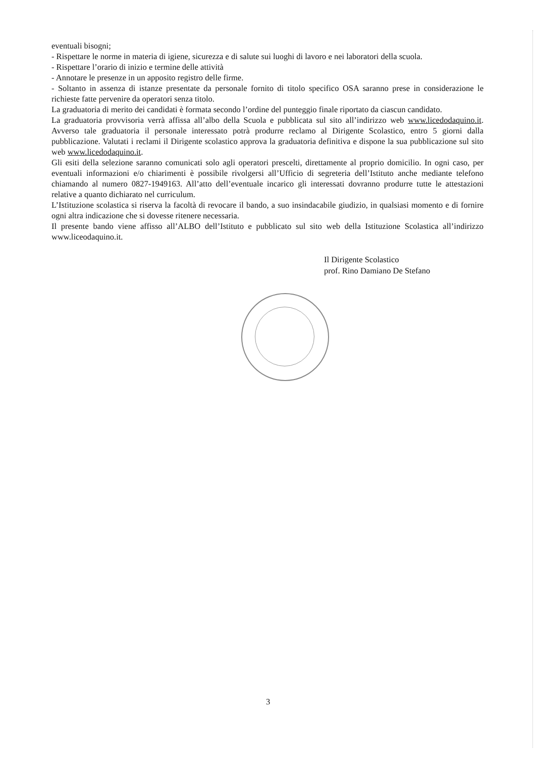eventuali bisogni;
- Rispettare le norme in materia di igiene, sicurezza e di salute sui luoghi di lavoro e nei laboratori della scuola.
- Rispettare l’orario di inizio e termine delle attività
- Annotare le presenze in un apposito registro delle firme.
- Soltanto in assenza di istanze presentate da personale fornito di titolo specifico OSA saranno prese in considerazione le richieste fatte pervenire da operatori senza titolo.
La graduatoria di merito dei candidati è formata secondo l’ordine del punteggio finale riportato da ciascun candidato.
La graduatoria provvisoria verrà affissa all’albo della Scuola e pubblicata sul sito all’indirizzo web www.licedodaquino.it. Avverso tale graduatoria il personale interessato potrà produrre reclamo al Dirigente Scolastico, entro 5 giorni dalla pubblicazione. Valutati i reclami il Dirigente scolastico approva la graduatoria definitiva e dispone la sua pubblicazione sul sito web www.licedodaquino.it.
Gli esiti della selezione saranno comunicati solo agli operatori prescelti, direttamente al proprio domicilio. In ogni caso, per eventuali informazioni e/o chiarimenti è possibile rivolgersi all’Ufficio di segreteria dell’Istituto anche mediante telefono chiamando al numero 0827-1949163. All’atto dell’eventuale incarico gli interessati dovranno produrre tutte le attestazioni relative a quanto dichiarato nel curriculum.
L’Istituzione scolastica si riserva la facoltà di revocare il bando, a suo insindacabile giudizio, in qualsiasi momento e di fornire ogni altra indicazione che si dovesse ritenere necessaria.
Il presente bando viene affisso all’ALBO dell’Istituto e pubblicato sul sito web della Istituzione Scolastica all’indirizzo www.liceodaquino.it.
Il Dirigente Scolastico
prof. Rino Damiano De Stefano
3